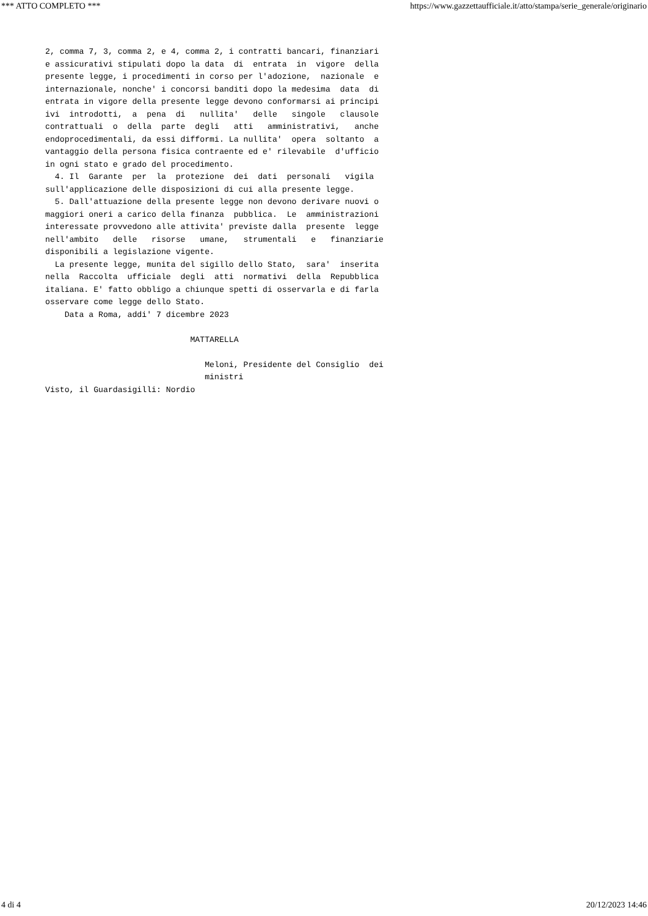*** ATTO COMPLETO *** https://www.gazzettaufficiale.it/atto/stampa/serie_generale/originario
2, comma 7, 3, comma 2, e 4, comma 2, i contratti bancari, finanziari
e assicurativi stipulati dopo la data  di  entrata  in  vigore  della
presente legge, i procedimenti in corso per l'adozione,  nazionale  e
internazionale, nonche' i concorsi banditi dopo la medesima  data  di
entrata in vigore della presente legge devono conformarsi ai principi
ivi  introdotti,  a  pena  di   nullita'   delle   singole   clausole
contrattuali  o  della  parte  degli   atti   amministrativi,   anche
endoprocedimentali, da essi difformi. La nullita'  opera  soltanto  a
vantaggio della persona fisica contraente ed e' rilevabile  d'ufficio
in ogni stato e grado del procedimento.
  4. Il  Garante  per  la  protezione  dei  dati  personali   vigila
sull'applicazione delle disposizioni di cui alla presente legge.
  5. Dall'attuazione della presente legge non devono derivare nuovi o
maggiori oneri a carico della finanza  pubblica.  Le  amministrazioni
interessate provvedono alle attivita' previste dalla  presente  legge
nell'ambito   delle   risorse   umane,   strumentali   e   finanziarie
disponibili a legislazione vigente.
  La presente legge, munita del sigillo dello Stato,  sara'  inserita
nella  Raccolta  ufficiale  degli  atti  normativi  della  Repubblica
italiana. E' fatto obbligo a chiunque spetti di osservarla e di farla
osservare come legge dello Stato.
    Data a Roma, addi' 7 dicembre 2023

                              MATTARELLA

                                 Meloni, Presidente del Consiglio  dei
                                 ministri
Visto, il Guardasigilli: Nordio
4 di 4 20/12/2023 14:46